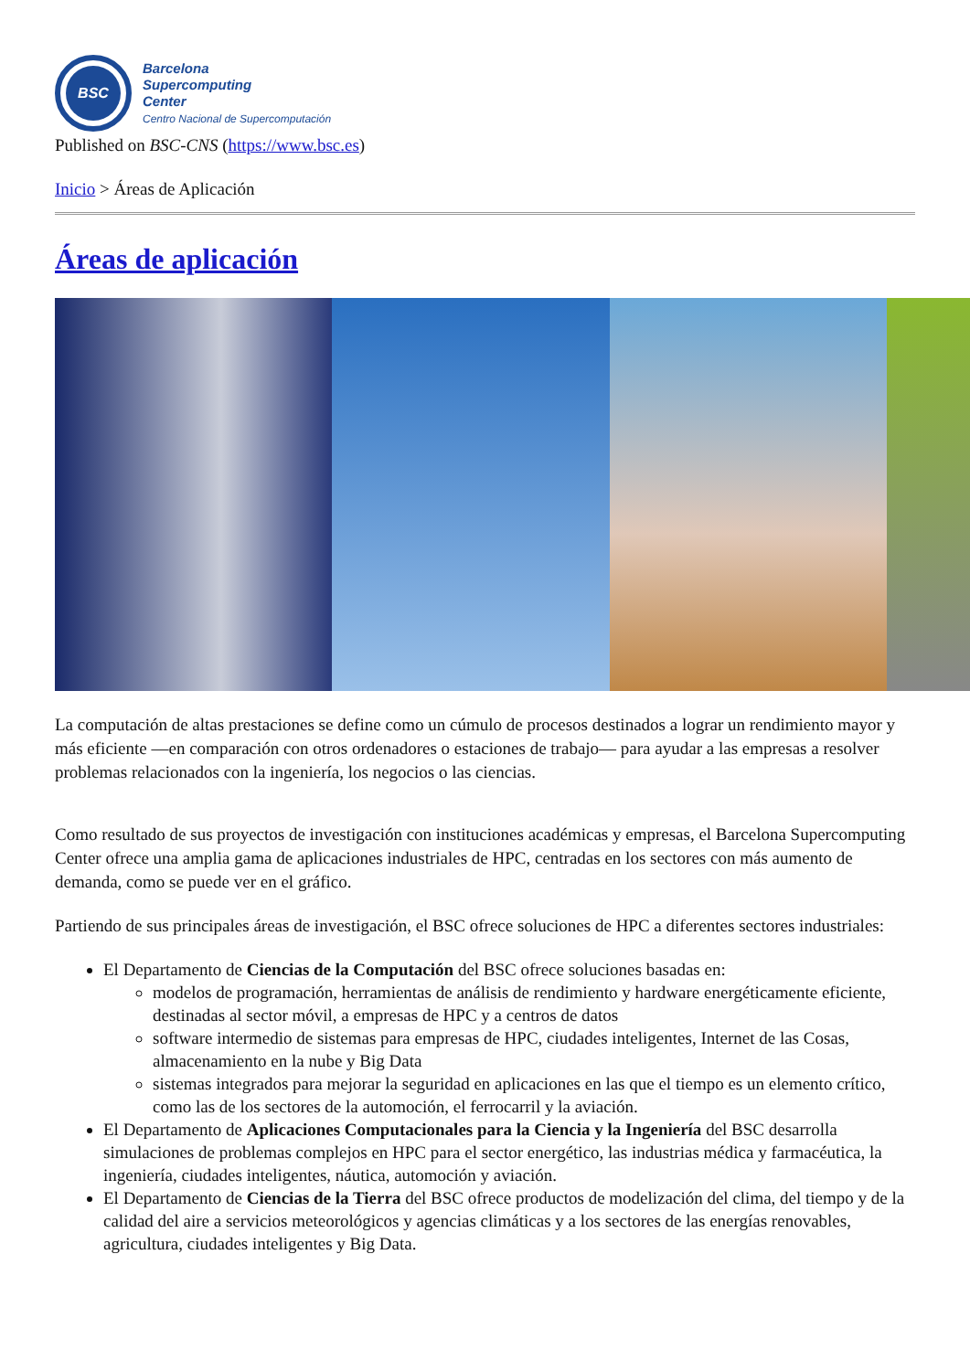BSC
Barcelona
Supercomputing
Center
Centro Nacional de Supercomputación
Published on BSC-CNS (https://www.bsc.es)
Inicio > Áreas de Aplicación
Áreas de aplicación
La computación de altas prestaciones se define como un cúmulo de procesos destinados a lograr un rendimiento mayor y más eficiente —en comparación con otros ordenadores o estaciones de trabajo— para ayudar a las empresas a resolver problemas relacionados con la ingeniería, los negocios o las ciencias.
Como resultado de sus proyectos de investigación con instituciones académicas y empresas, el Barcelona Supercomputing Center ofrece una amplia gama de aplicaciones industriales de HPC, centradas en los sectores con más aumento de demanda, como se puede ver en el gráfico.
Partiendo de sus principales áreas de investigación, el BSC ofrece soluciones de HPC a diferentes sectores industriales:
El Departamento de Ciencias de la Computación del BSC ofrece soluciones basadas en:
modelos de programación, herramientas de análisis de rendimiento y hardware energéticamente eficiente, destinadas al sector móvil, a empresas de HPC y a centros de datos
software intermedio de sistemas para empresas de HPC, ciudades inteligentes, Internet de las Cosas, almacenamiento en la nube y Big Data
sistemas integrados para mejorar la seguridad en aplicaciones en las que el tiempo es un elemento crítico, como las de los sectores de la automoción, el ferrocarril y la aviación.
El Departamento de Aplicaciones Computacionales para la Ciencia y la Ingeniería del BSC desarrolla simulaciones de problemas complejos en HPC para el sector energético, las industrias médica y farmacéutica, la ingeniería, ciudades inteligentes, náutica, automoción y aviación.
El Departamento de Ciencias de la Tierra del BSC ofrece productos de modelización del clima, del tiempo y de la calidad del aire a servicios meteorológicos y agencias climáticas y a los sectores de las energías renovables, agricultura, ciudades inteligentes y Big Data.